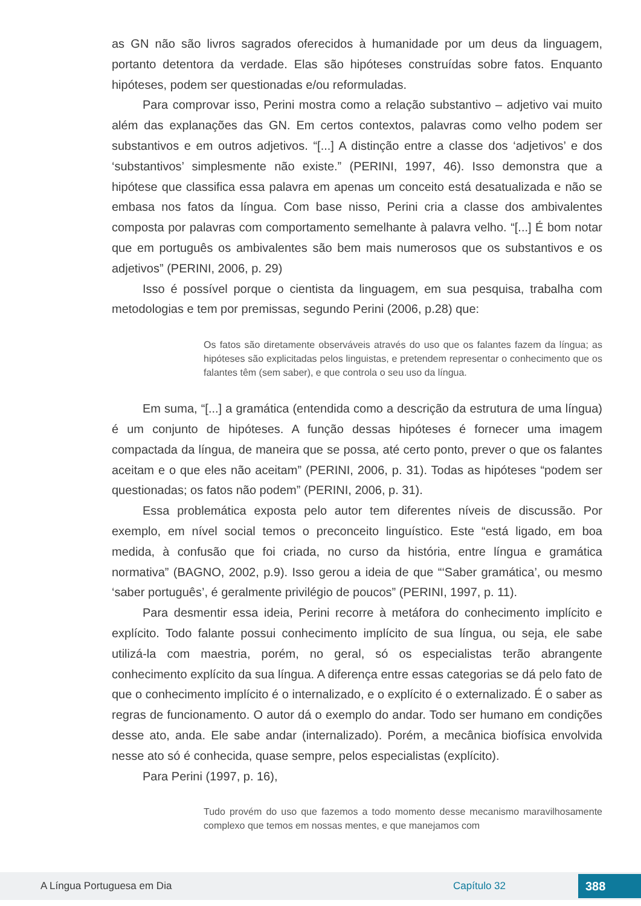as GN não são livros sagrados oferecidos à humanidade por um deus da linguagem, portanto detentora da verdade. Elas são hipóteses construídas sobre fatos. Enquanto hipóteses, podem ser questionadas e/ou reformuladas.
Para comprovar isso, Perini mostra como a relação substantivo – adjetivo vai muito além das explanações das GN. Em certos contextos, palavras como velho podem ser substantivos e em outros adjetivos. “[...] A distinção entre a classe dos ‘adjetivos’ e dos ‘substantivos’ simplesmente não existe.” (PERINI, 1997, 46). Isso demonstra que a hipótese que classifica essa palavra em apenas um conceito está desatualizada e não se embasa nos fatos da língua. Com base nisso, Perini cria a classe dos ambivalentes composta por palavras com comportamento semelhante à palavra velho. “[...] É bom notar que em português os ambivalentes são bem mais numerosos que os substantivos e os adjetivos” (PERINI, 2006, p. 29)
Isso é possível porque o cientista da linguagem, em sua pesquisa, trabalha com metodologias e tem por premissas, segundo Perini (2006, p.28) que:
Os fatos são diretamente observáveis através do uso que os falantes fazem da língua; as hipóteses são explicitadas pelos linguistas, e pretendem representar o conhecimento que os falantes têm (sem saber), e que controla o seu uso da língua.
Em suma, “[...] a gramática (entendida como a descrição da estrutura de uma língua) é um conjunto de hipóteses. A função dessas hipóteses é fornecer uma imagem compactada da língua, de maneira que se possa, até certo ponto, prever o que os falantes aceitam e o que eles não aceitam” (PERINI, 2006, p. 31). Todas as hipóteses “podem ser questionadas; os fatos não podem” (PERINI, 2006, p. 31).
Essa problemática exposta pelo autor tem diferentes níveis de discussão. Por exemplo, em nível social temos o preconceito linguístico. Este “está ligado, em boa medida, à confusão que foi criada, no curso da história, entre língua e gramática normativa” (BAGNO, 2002, p.9). Isso gerou a ideia de que “‘Saber gramática’, ou mesmo ‘saber português’, é geralmente privilégio de poucos” (PERINI, 1997, p. 11).
Para desmentir essa ideia, Perini recorre à metáfora do conhecimento implícito e explícito. Todo falante possui conhecimento implícito de sua língua, ou seja, ele sabe utilizá-la com maestria, porém, no geral, só os especialistas terão abrangente conhecimento explícito da sua língua. A diferença entre essas categorias se dá pelo fato de que o conhecimento implícito é o internalizado, e o explícito é o externalizado. É o saber as regras de funcionamento. O autor dá o exemplo do andar. Todo ser humano em condições desse ato, anda. Ele sabe andar (internalizado). Porém, a mecânica biofísica envolvida nesse ato só é conhecida, quase sempre, pelos especialistas (explícito).
Para Perini (1997, p. 16),
Tudo provém do uso que fazemos a todo momento desse mecanismo maravilhosamente complexo que temos em nossas mentes, e que manejamos com
A Língua Portuguesa em Dia Capítulo 32 388